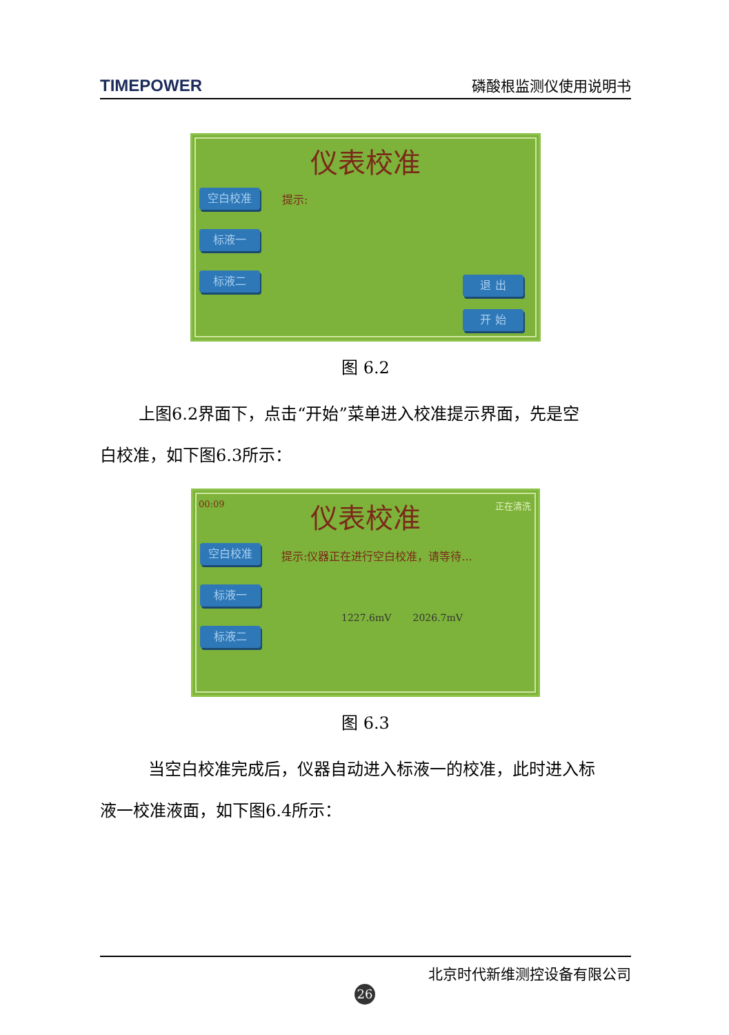TIMEPOWER 磷酸根监测仪使用说明书
仪表校准
提示:
空白校准
标液一
标液二 退 出
开 始
图 6.2
上图6.2界面下，点击“开始”菜单进入校准提示界面，先是空
白校准，如下图6.3所示：
00:09 正在清洗
仪表校准
提示:仪器正在进行空白校准，请等待...
空白校准
标液一
标液二
1227.6mV 2026.7mV
图 6.3
当空白校准完成后，仪器自动进入标液一的校准，此时进入标
液一校准液面，如下图6.4所示：
北京时代新维测控设备有限公司
26